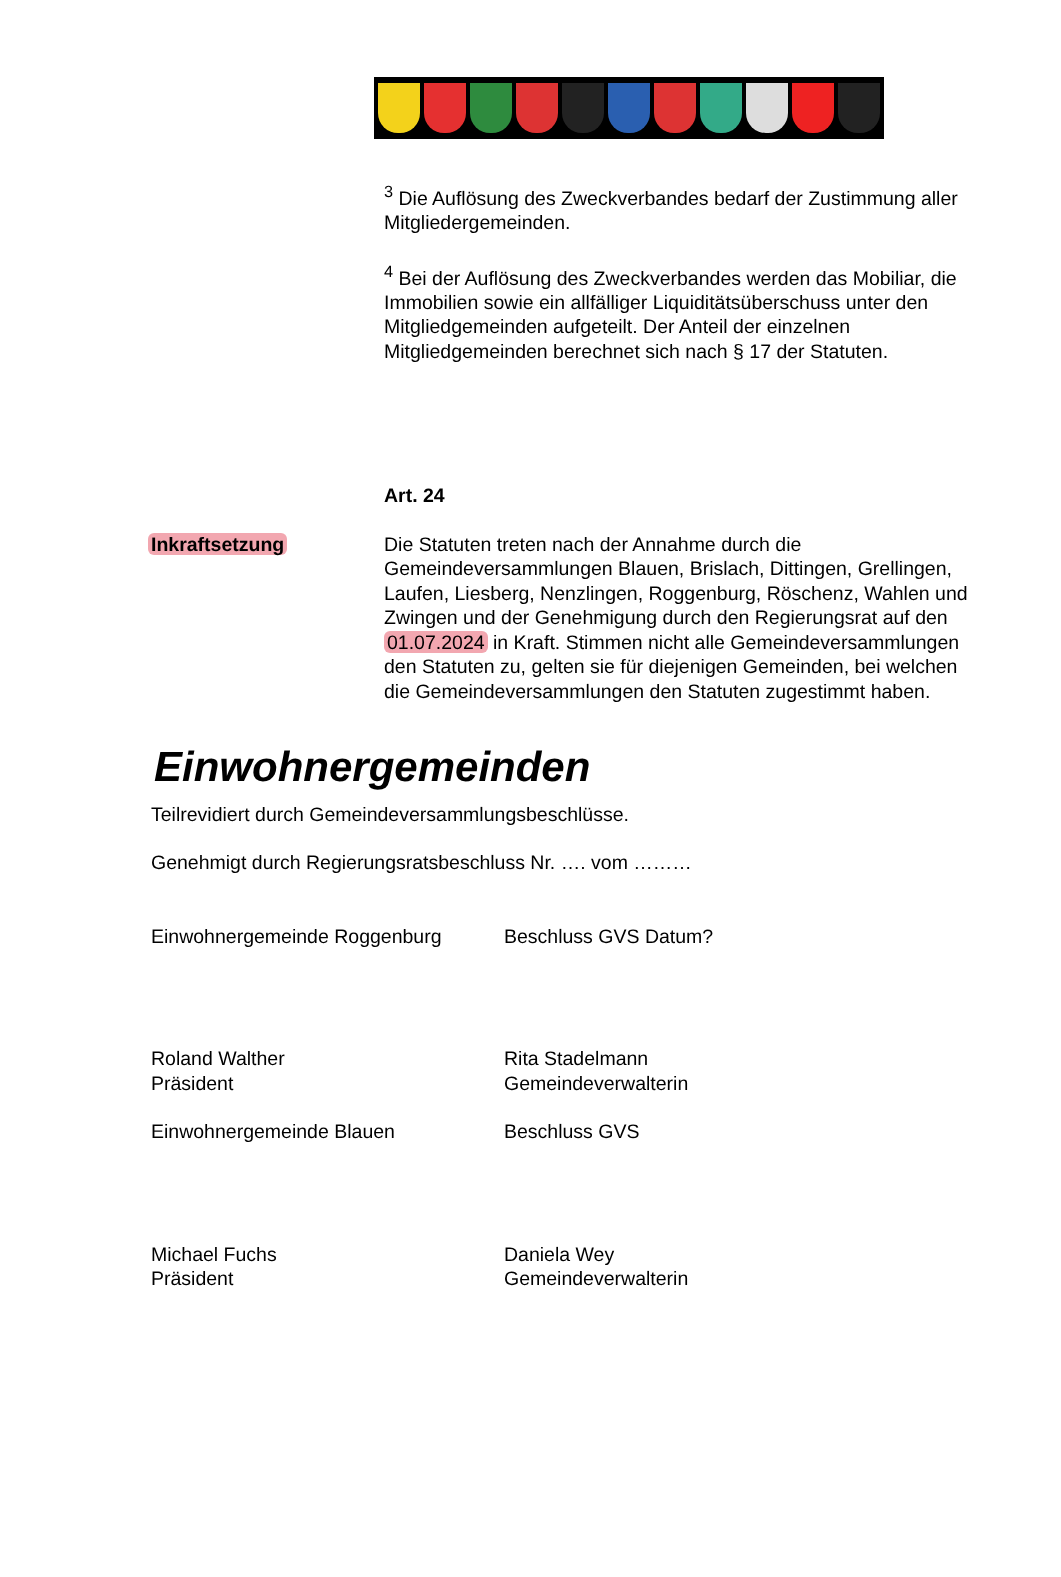<sup>3</sup> Die Auflösung des Zweckverbandes bedarf der Zustimmung aller Mitgliedergemeinden.
<sup>4</sup> Bei der Auflösung des Zweckverbandes werden das Mobiliar, die Immobilien sowie ein allfälliger Liquiditätsüberschuss unter den Mitgliedgemeinden aufgeteilt. Der Anteil der einzelnen Mitgliedgemeinden berechnet sich nach § 17 der Statuten.
Art. 24
Inkraftsetzung Die Statuten treten nach der Annahme durch die Gemeindeversammlungen Blauen, Brislach, Dittingen, Grellingen, Laufen, Liesberg, Nenzlingen, Roggenburg, Röschenz, Wahlen und Zwingen und der Genehmigung durch den Regierungsrat auf den 01.07.2024 in Kraft. Stimmen nicht alle Gemeindeversammlungen den Statuten zu, gelten sie für diejenigen Gemeinden, bei welchen die Gemeindeversammlungen den Statuten zugestimmt haben.
Einwohnergemeinden
Teilrevidiert durch Gemeindeversammlungsbeschlüsse.
Genehmigt durch Regierungsratsbeschluss Nr. …. vom ………
Einwohnergemeinde Roggenburg Beschluss GVS Datum?
Roland Walther
Präsident
Rita Stadelmann
Gemeindeverwalterin
Einwohnergemeinde Blauen Beschluss GVS
Michael Fuchs
Präsident
Daniela Wey
Gemeindeverwalterin